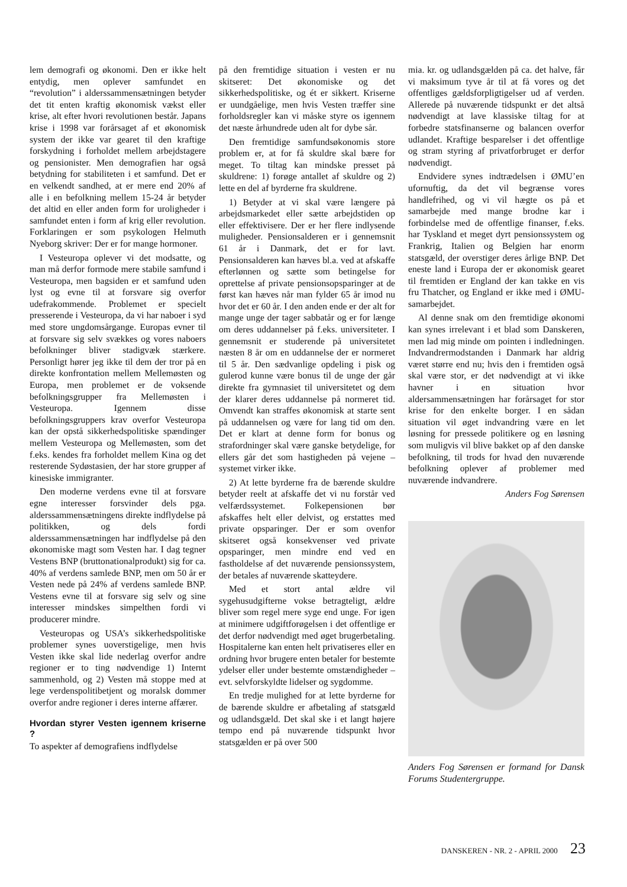lem demografi og økonomi. Den er ikke helt entydig, men oplever samfundet en “revolution” i alderssammensætningen betyder det tit enten kraftig økonomisk vækst eller krise, alt efter hvori revolutionen består. Japans krise i 1998 var forårsaget af et økonomisk system der ikke var gearet til den kraftige forskydning i forholdet mellem arbejdstagere og pensionister. Men demografien har også betydning for stabiliteten i et samfund. Det er en velkendt sandhed, at er mere end 20% af alle i en befolkning mellem 15-24 år betyder det altid en eller anden form for uroligheder i samfundet enten i form af krig eller revolution. Forklaringen er som psykologen Helmuth Nyeborg skriver: Der er for mange hormoner.
I Vesteuropa oplever vi det modsatte, og man må derfor formode mere stabile samfund i Vesteuropa, men bagsiden er et samfund uden lyst og evne til at forsvare sig overfor udefrakommende. Problemet er specielt presserende i Vesteuropa, da vi har naboer i syd med store ungdomsårgange. Europas evner til at forsvare sig selv svækkes og vores naboers befolkninger bliver stadigvæk stærkere. Personligt hører jeg ikke til dem der tror på en direkte konfrontation mellem Mellemøsten og Europa, men problemet er de voksende befolkningsgrupper fra Mellemøsten i Vesteuropa. Igennem disse befolkningsgruppers krav overfor Vesteuropa kan der opstå sikkerhedspolitiske spændinger mellem Vesteuropa og Mellemøsten, som det f.eks. kendes fra forholdet mellem Kina og det resterende Sydøstasien, der har store grupper af kinesiske immigranter.
Den moderne verdens evne til at forsvare egne interesser forsvinder dels pga. alderssammensætningens direkte indflydelse på politikken, og dels fordi alderssammensætningen har indflydelse på den økonomiske magt som Vesten har. I dag tegner Vestens BNP (bruttonationalprodukt) sig for ca. 40% af verdens samlede BNP, men om 50 år er Vesten nede på 24% af verdens samlede BNP. Vestens evne til at forsvare sig selv og sine interesser mindskes simpelthen fordi vi producerer mindre.
Vesteuropas og USA’s sikkerhedspolitiske problemer synes uoverstigelige, men hvis Vesten ikke skal lide nederlag overfor andre regioner er to ting nødvendige 1) Internt sammenhold, og 2) Vesten må stoppe med at lege verdenspolitibetjent og moralsk dommer overfor andre regioner i deres interne affærer.
Hvordan styrer Vesten igennem kriserne ?
To aspekter af demografiens indflydelse
på den fremtidige situation i vesten er nu skitseret: Det økonomiske og det sikkerhedspolitiske, og ét er sikkert. Kriserne er uundgåelige, men hvis Vesten træffer sine forholdsregler kan vi måske styre os igennem det næste århundrede uden alt for dybe sår.
Den fremtidige samfundsøkonomis store problem er, at for få skuldre skal bære for meget. To tiltag kan mindske presset på skuldrene: 1) forøge antallet af skuldre og 2) lette en del af byrderne fra skuldrene.
1) Betyder at vi skal være længere på arbejdsmarkedet eller sætte arbejdstiden op eller effektivisere. Der er her flere indlysende muligheder. Pensionsalderen er i gennemsnit 61 år i Danmark, det er for lavt. Pensionsalderen kan hæves bl.a. ved at afskaffe efterlønnen og sætte som betingelse for oprettelse af private pensionsopsparinger at de først kan hæves når man fylder 65 år imod nu hvor det er 60 år. I den anden ende er der alt for mange unge der tager sabbatår og er for længe om deres uddannelser på f.eks. universiteter. I gennemsnit er studerende på universitetet næsten 8 år om en uddannelse der er normeret til 5 år. Den sædvanlige opdeling i pisk og gulerod kunne være bonus til de unge der går direkte fra gymnasiet til universitetet og dem der klarer deres uddannelse på normeret tid. Omvendt kan straffes økonomisk at starte sent på uddannelsen og være for lang tid om den. Det er klart at denne form for bonus og strafordninger skal være ganske betydelige, for ellers går det som hastigheden på vejene – systemet virker ikke.
2) At lette byrderne fra de bærende skuldre betyder reelt at afskaffe det vi nu forstår ved velfærdssystemet. Folkepensionen bør afskaffes helt eller delvist, og erstattes med private opsparinger. Der er som ovenfor skitseret også konsekvenser ved private opsparinger, men mindre end ved en fastholdelse af det nuværende pensionssystem, der betales af nuværende skatteydere.
Med et stort antal ældre vil sygehusudgifterne vokse betragteligt, ældre bliver som regel mere syge end unge. For igen at minimere udgiftforøgelsen i det offentlige er det derfor nødvendigt med øget brugerbetaling. Hospitalerne kan enten helt privatiseres eller en ordning hvor brugere enten betaler for bestemte ydelser eller under bestemte omstændigheder – evt. selvforskyldte lidelser og sygdomme.
En tredje mulighed for at lette byrderne for de bærende skuldre er afbetaling af statsgæld og udlandsgæld. Det skal ske i et langt højere tempo end på nuværende tidspunkt hvor statsgælden er på over 500
mia. kr. og udlandsgælden på ca. det halve, får vi maksimum tyve år til at få vores og det offentliges gældsforpligtigelser ud af verden. Allerede på nuværende tidspunkt er det altså nødvendigt at lave klassiske tiltag for at forbedre statsfinanserne og balancen overfor udlandet. Kraftige besparelser i det offentlige og stram styring af privatforbruget er derfor nødvendigt.
Endvidere synes indtrædelsen i ØMU’en ufornuftig, da det vil begrænse vores handlefrihed, og vi vil hægte os på et samarbejde med mange brodne kar i forbindelse med de offentlige finanser, f.eks. har Tyskland et meget dyrt pensionssystem og Frankrig, Italien og Belgien har enorm statsgæld, der overstiger deres årlige BNP. Det eneste land i Europa der er økonomisk gearet til fremtiden er England der kan takke en vis fru Thatcher, og England er ikke med i ØMU-samarbejdet.
Al denne snak om den fremtidige økonomi kan synes irrelevant i et blad som Danskeren, men lad mig minde om pointen i indledningen. Indvandrermodstanden i Danmark har aldrig været større end nu; hvis den i fremtiden også skal være stor, er det nødvendigt at vi ikke havner i en situation hvor aldersammensætningen har forårsaget for stor krise for den enkelte borger. I en sådan situation vil øget indvandring være en let løsning for pressede politikere og en løsning som muligvis vil blive bakket op af den danske befolkning, til trods for hvad den nuværende befolkning oplever af problemer med nuværende indvandrere.
Anders Fog Sørensen
Anders Fog Sørensen er formand for Dansk Forums Studentergruppe.
DANSKEREN - NR. 2 - APRIL 2000 23